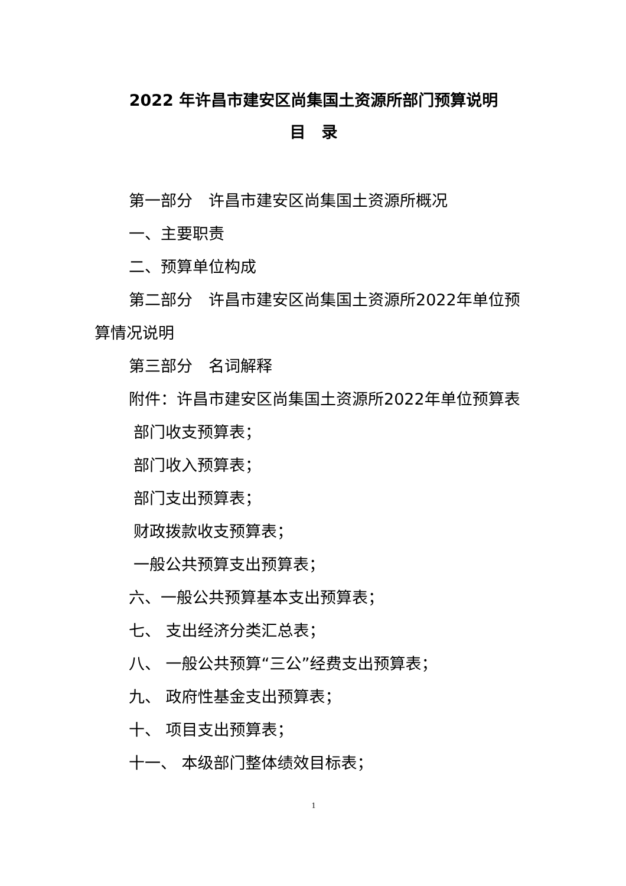2022 年许昌市建安区尚集国土资源所部门预算说明
目　录
第一部分　许昌市建安区尚集国土资源所概况
一、主要职责
二、预算单位构成
第二部分　许昌市建安区尚集国土资源所2022年单位预算情况说明
第三部分　名词解释
附件：许昌市建安区尚集国土资源所2022年单位预算表
部门收支预算表；
部门收入预算表；
部门支出预算表；
财政拨款收支预算表；
一般公共预算支出预算表；
六、一般公共预算基本支出预算表；
七、 支出经济分类汇总表；
八、 一般公共预算“三公”经费支出预算表；
九、 政府性基金支出预算表；
十、 项目支出预算表；
十一、 本级部门整体绩效目标表；
1